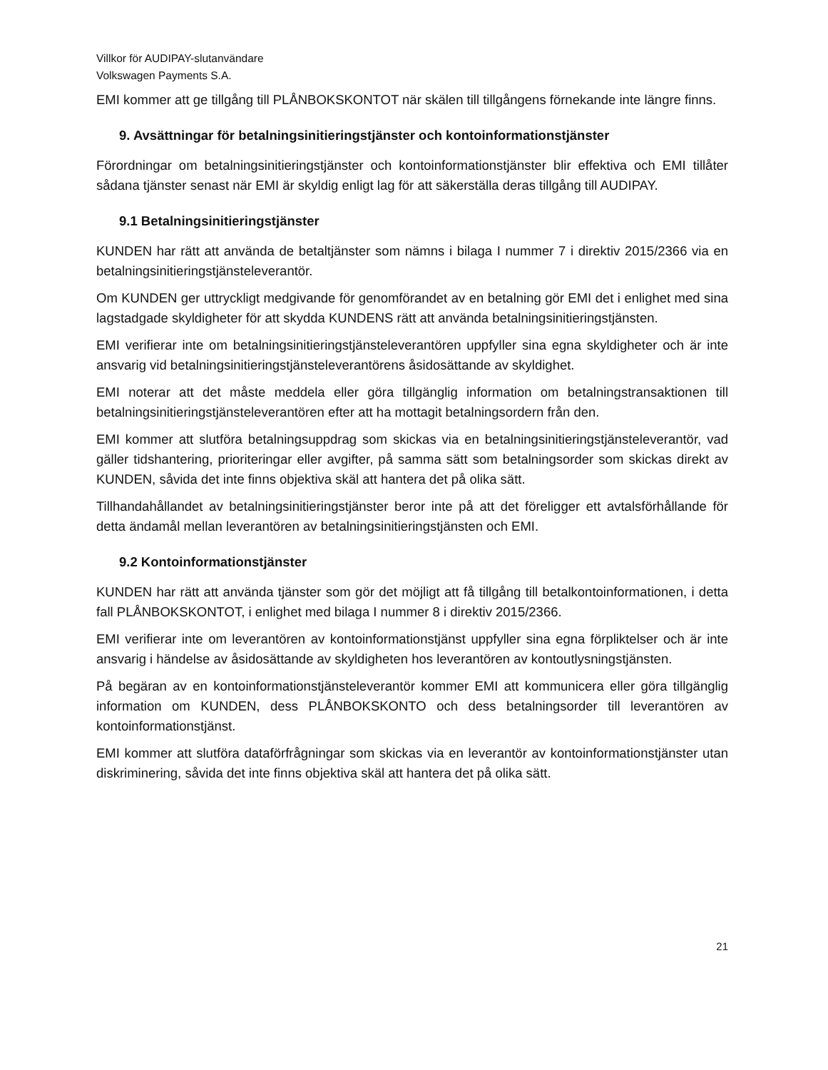Villkor för AUDIPAY-slutanvändare
Volkswagen Payments S.A.
EMI kommer att ge tillgång till PLÅNBOKSKONTOT när skälen till tillgångens förnekande inte längre finns.
9. Avsättningar för betalningsinitieringstjänster och kontoinformationstjänster
Förordningar om betalningsinitieringstjänster och kontoinformationstjänster blir effektiva och EMI tillåter sådana tjänster senast när EMI är skyldig enligt lag för att säkerställa deras tillgång till AUDIPAY.
9.1 Betalningsinitieringstjänster
KUNDEN har rätt att använda de betaltjänster som nämns i bilaga I nummer 7 i direktiv 2015/2366 via en betalningsinitieringstjänsteleverantör.
Om KUNDEN ger uttryckligt medgivande för genomförandet av en betalning gör EMI det i enlighet med sina lagstadgade skyldigheter för att skydda KUNDENS rätt att använda betalningsinitieringstjänsten.
EMI verifierar inte om betalningsinitieringstjänsteleverantören uppfyller sina egna skyldigheter och är inte ansvarig vid betalningsinitieringstjänsteleverantörens åsidosättande av skyldighet.
EMI noterar att det måste meddela eller göra tillgänglig information om betalningstransaktionen till betalningsinitieringstjänsteleverantören efter att ha mottagit betalningsordern från den.
EMI kommer att slutföra betalningsuppdrag som skickas via en betalningsinitieringstjänsteleverantör, vad gäller tidshantering, prioriteringar eller avgifter, på samma sätt som betalningsorder som skickas direkt av KUNDEN, såvida det inte finns objektiva skäl att hantera det på olika sätt.
Tillhandahållandet av betalningsinitieringstjänster beror inte på att det föreligger ett avtalsförhållande för detta ändamål mellan leverantören av betalningsinitieringstjänsten och EMI.
9.2 Kontoinformationstjänster
KUNDEN har rätt att använda tjänster som gör det möjligt att få tillgång till betalkontoinformationen, i detta fall PLÅNBOKSKONTOT, i enlighet med bilaga I nummer 8 i direktiv 2015/2366.
EMI verifierar inte om leverantören av kontoinformationstjänst uppfyller sina egna förpliktelser och är inte ansvarig i händelse av åsidosättande av skyldigheten hos leverantören av kontoutlysningstjänsten.
På begäran av en kontoinformationstjänsteleverantör kommer EMI att kommunicera eller göra tillgänglig information om KUNDEN, dess PLÅNBOKSKONTO och dess betalningsorder till leverantören av kontoinformationstjänst.
EMI kommer att slutföra dataförfrågningar som skickas via en leverantör av kontoinformationstjänster utan diskriminering, såvida det inte finns objektiva skäl att hantera det på olika sätt.
21